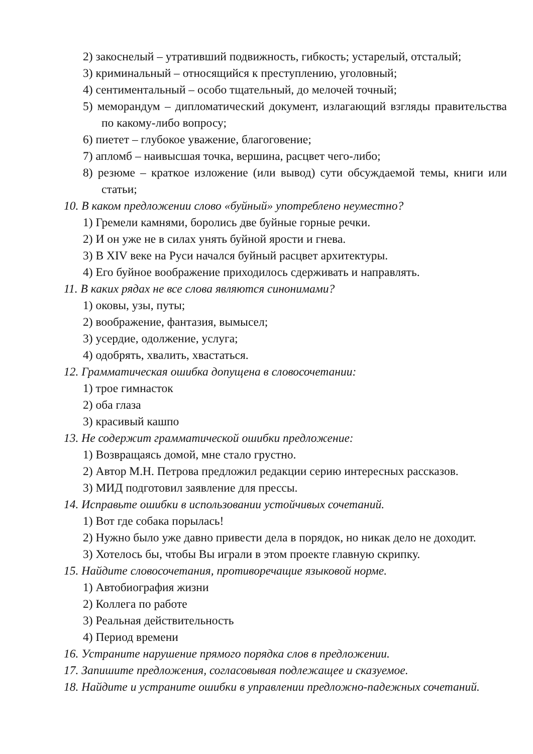2) закоснелый – утративший подвижность, гибкость; устарелый, отсталый;
3) криминальный – относящийся к преступлению, уголовный;
4) сентиментальный – особо тщательный, до мелочей точный;
5) меморандум – дипломатический документ, излагающий взгляды правительства по какому-либо вопросу;
6) пиетет – глубокое уважение, благоговение;
7) апломб – наивысшая точка, вершина, расцвет чего-либо;
8) резюме – краткое изложение (или вывод) сути обсуждаемой темы, книги или статьи;
10. В каком предложении слово «буйный» употреблено неуместно?
1) Гремели камнями, боролись две буйные горные речки.
2) И он уже не в силах унять буйной ярости и гнева.
3) В XIV веке на Руси начался буйный расцвет архитектуры.
4) Его буйное воображение приходилось сдерживать и направлять.
11. В каких рядах не все слова являются синонимами?
1) оковы, узы, путы;
2) воображение, фантазия, вымысел;
3) усердие, одолжение, услуга;
4) одобрять, хвалить, хвастаться.
12. Грамматическая ошибка допущена в словосочетании:
1) трое гимнасток
2) оба глаза
3) красивый кашпо
13. Не содержит грамматической ошибки предложение:
1) Возвращаясь домой, мне стало грустно.
2) Автор М.Н. Петрова предложил редакции серию интересных рассказов.
3) МИД подготовил заявление для прессы.
14. Исправьте ошибки в использовании устойчивых сочетаний.
1) Вот где собака порылась!
2) Нужно было уже давно привести дела в порядок, но никак дело не доходит.
3) Хотелось бы, чтобы Вы играли в этом проекте главную скрипку.
15. Найдите словосочетания, противоречащие языковой норме.
1) Автобиография жизни
2) Коллега по работе
3) Реальная действительность
4) Период времени
16. Устраните нарушение прямого порядка слов в предложении.
17. Запишите предложения, согласовывая подлежащее и сказуемое.
18. Найдите и устраните ошибки в управлении предложно-падежных сочетаний.